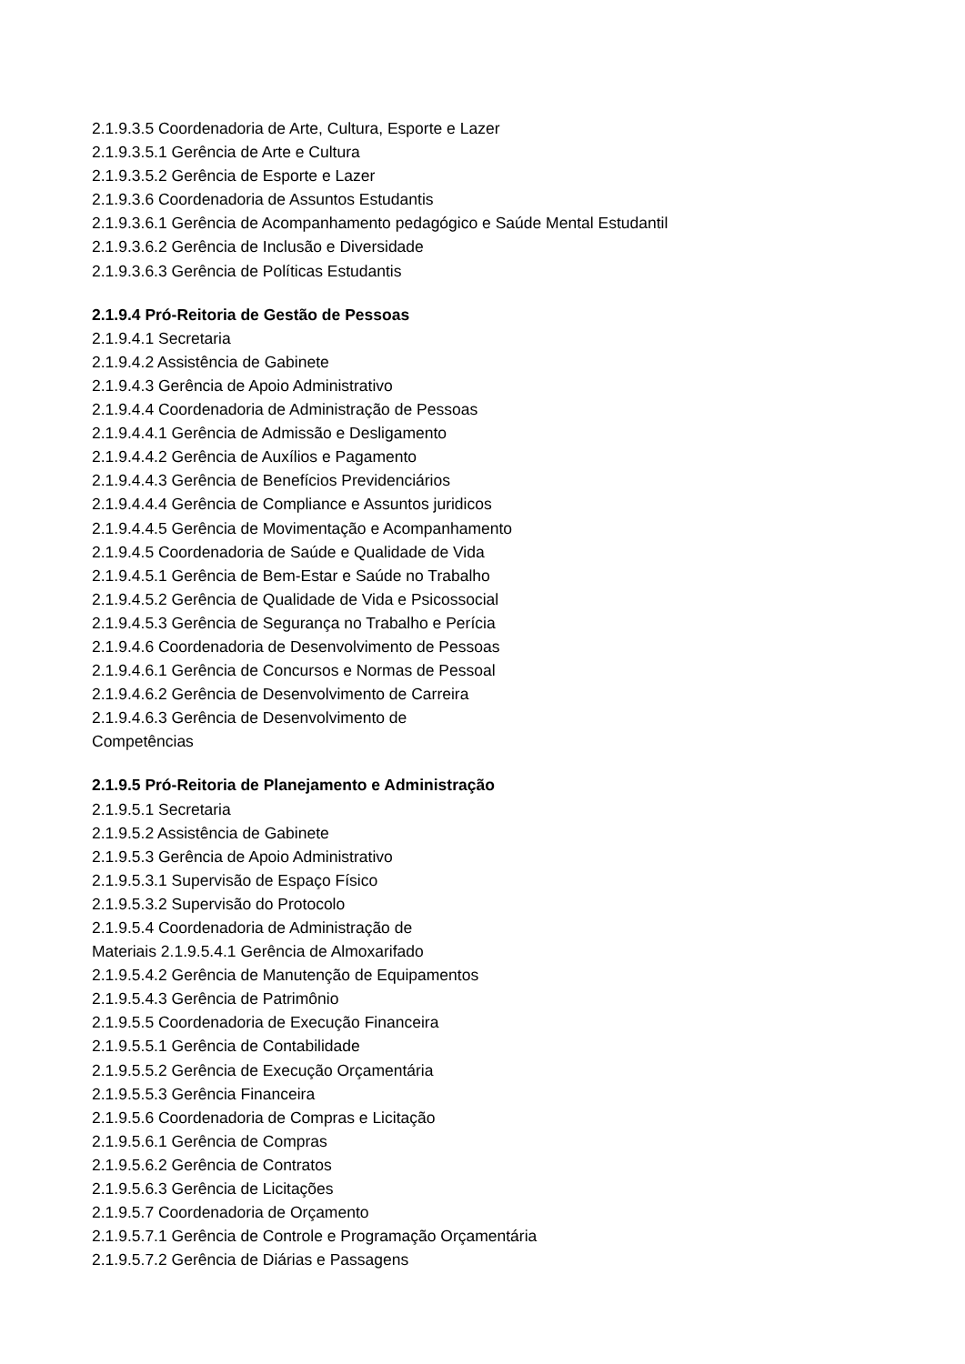2.1.9.3.5 Coordenadoria de Arte, Cultura, Esporte e Lazer
2.1.9.3.5.1 Gerência de Arte e Cultura
2.1.9.3.5.2 Gerência de Esporte e Lazer
2.1.9.3.6 Coordenadoria de Assuntos Estudantis
2.1.9.3.6.1 Gerência de Acompanhamento pedagógico e Saúde Mental Estudantil
2.1.9.3.6.2 Gerência de Inclusão e Diversidade
2.1.9.3.6.3 Gerência de Políticas Estudantis
2.1.9.4 Pró-Reitoria de Gestão de Pessoas
2.1.9.4.1 Secretaria
2.1.9.4.2 Assistência de Gabinete
2.1.9.4.3 Gerência de Apoio Administrativo
2.1.9.4.4 Coordenadoria de Administração de Pessoas
2.1.9.4.4.1 Gerência de Admissão e Desligamento
2.1.9.4.4.2 Gerência de Auxílios e Pagamento
2.1.9.4.4.3 Gerência de Benefícios Previdenciários
2.1.9.4.4.4 Gerência de Compliance e Assuntos juridicos
2.1.9.4.4.5 Gerência de Movimentação e Acompanhamento
2.1.9.4.5 Coordenadoria de Saúde e Qualidade de Vida
2.1.9.4.5.1 Gerência de Bem-Estar e Saúde no Trabalho
2.1.9.4.5.2 Gerência de Qualidade de Vida e Psicossocial
2.1.9.4.5.3 Gerência de Segurança no Trabalho e Perícia
2.1.9.4.6 Coordenadoria de Desenvolvimento de Pessoas
2.1.9.4.6.1 Gerência de Concursos e Normas de Pessoal
2.1.9.4.6.2 Gerência de Desenvolvimento de Carreira
2.1.9.4.6.3 Gerência de Desenvolvimento de
Competências
2.1.9.5 Pró-Reitoria de Planejamento e Administração
2.1.9.5.1 Secretaria
2.1.9.5.2 Assistência de Gabinete
2.1.9.5.3 Gerência de Apoio Administrativo
2.1.9.5.3.1 Supervisão de Espaço Físico
2.1.9.5.3.2 Supervisão do Protocolo
2.1.9.5.4 Coordenadoria de Administração de
Materiais 2.1.9.5.4.1 Gerência de Almoxarifado
2.1.9.5.4.2 Gerência de Manutenção de Equipamentos
2.1.9.5.4.3 Gerência de Patrimônio
2.1.9.5.5 Coordenadoria de Execução Financeira
2.1.9.5.5.1 Gerência de Contabilidade
2.1.9.5.5.2 Gerência de Execução Orçamentária
2.1.9.5.5.3 Gerência Financeira
2.1.9.5.6 Coordenadoria de Compras e Licitação
2.1.9.5.6.1 Gerência de Compras
2.1.9.5.6.2 Gerência de Contratos
2.1.9.5.6.3 Gerência de Licitações
2.1.9.5.7 Coordenadoria de Orçamento
2.1.9.5.7.1 Gerência de Controle e Programação Orçamentária
2.1.9.5.7.2 Gerência de Diárias e Passagens